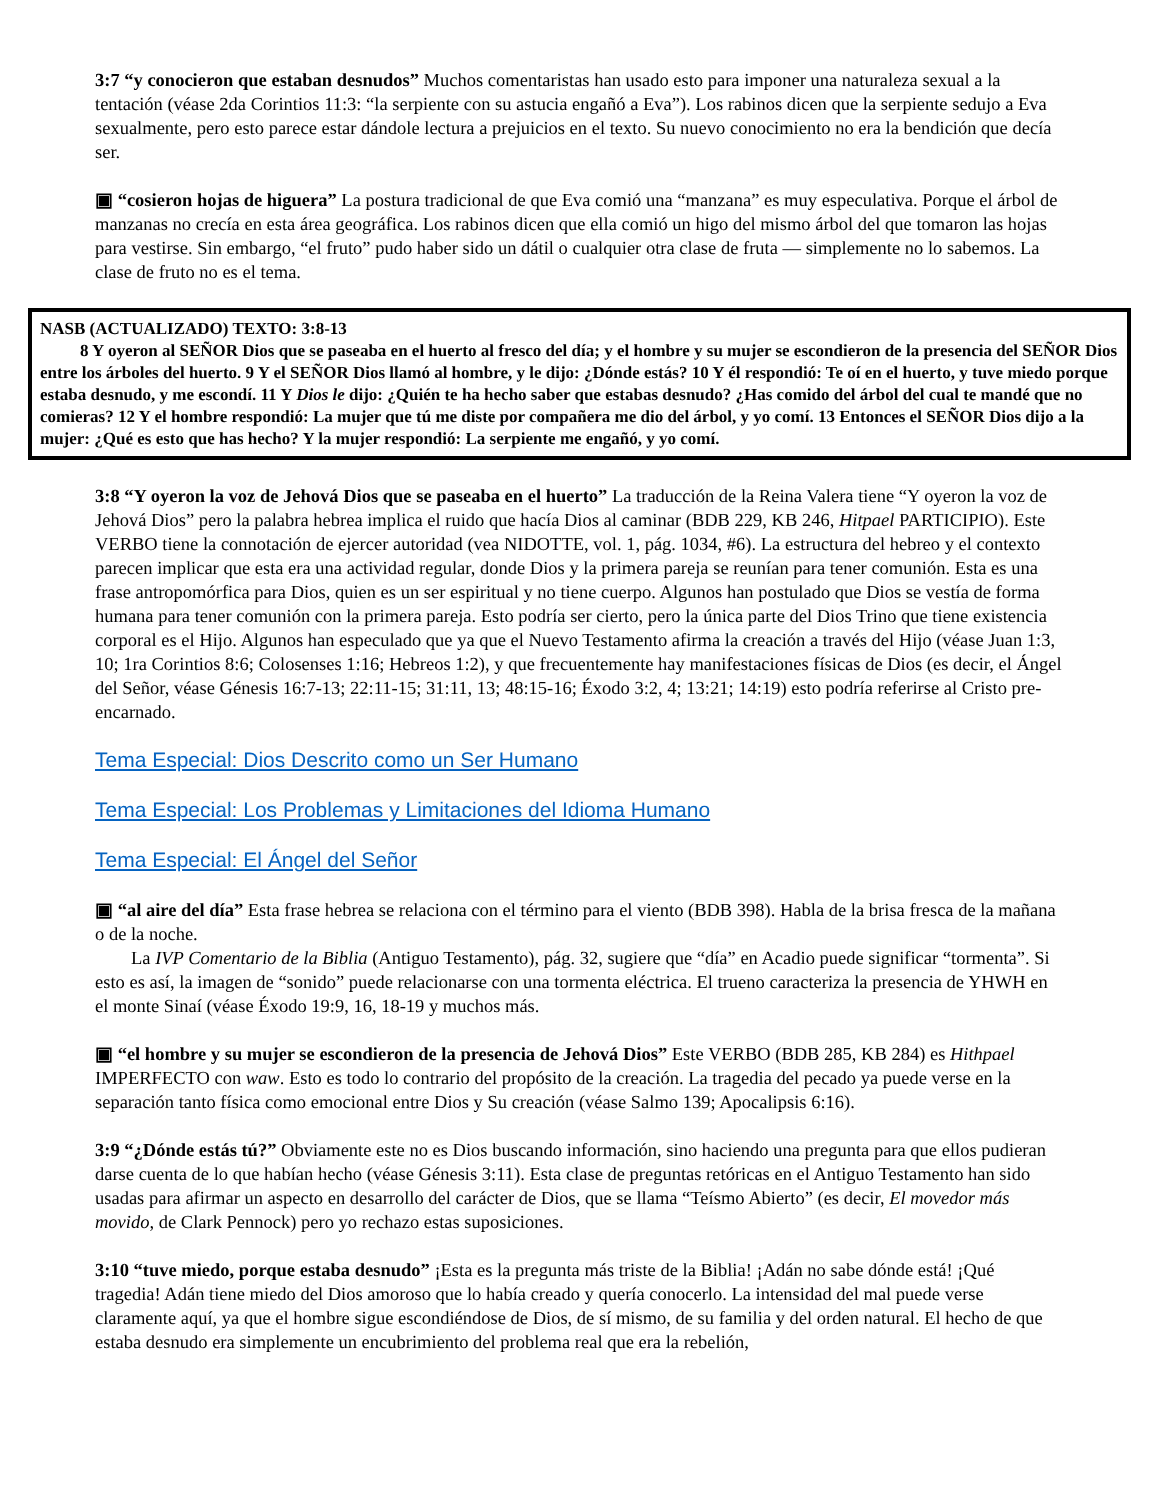3:7 “y conocieron que estaban desnudos” Muchos comentaristas han usado esto para imponer una naturaleza sexual a la tentación (véase 2da Corintios 11:3: “la serpiente con su astucia engañó a Eva”). Los rabinos dicen que la serpiente sedujo a Eva sexualmente, pero esto parece estar dándole lectura a prejuicios en el texto. Su nuevo conocimiento no era la bendición que decía ser.
▣ “cosieron hojas de higuera” La postura tradicional de que Eva comió una “manzana” es muy especulativa. Porque el árbol de manzanas no crecía en esta área geográfica. Los rabinos dicen que ella comió un higo del mismo árbol del que tomaron las hojas para vestirse. Sin embargo, “el fruto” pudo haber sido un dátil o cualquier otra clase de fruta — simplemente no lo sabemos. La clase de fruto no es el tema.
NASB (ACTUALIZADO) TEXTO: 3:8-13
8 Y oyeron al SEÑOR Dios que se paseaba en el huerto al fresco del día; y el hombre y su mujer se escondieron de la presencia del SEÑOR Dios entre los árboles del huerto. 9 Y el SEÑOR Dios llamó al hombre, y le dijo: ¿Dónde estás? 10 Y él respondió: Te oí en el huerto, y tuve miedo porque estaba desnudo, y me escondí. 11 Y Dios le dijo: ¿Quién te ha hecho saber que estabas desnudo? ¿Has comido del árbol del cual te mandé que no comieras? 12 Y el hombre respondió: La mujer que tú me diste por compañera me dio del árbol, y yo comí. 13 Entonces el SEÑOR Dios dijo a la mujer: ¿Qué es esto que has hecho? Y la mujer respondió: La serpiente me engañó, y yo comí.
3:8 “Y oyeron la voz de Jehová Dios que se paseaba en el huerto” La traducción de la Reina Valera tiene “Y oyeron la voz de Jehová Dios” pero la palabra hebrea implica el ruido que hacía Dios al caminar (BDB 229, KB 246, Hitpael PARTICIPIO). Este VERBO tiene la connotación de ejercer autoridad (vea NIDOTTE, vol. 1, pág. 1034, #6). La estructura del hebreo y el contexto parecen implicar que esta era una actividad regular, donde Dios y la primera pareja se reunían para tener comunión. Esta es una frase antropomórfica para Dios, quien es un ser espiritual y no tiene cuerpo. Algunos han postulado que Dios se vestía de forma humana para tener comunión con la primera pareja. Esto podría ser cierto, pero la única parte del Dios Trino que tiene existencia corporal es el Hijo. Algunos han especulado que ya que el Nuevo Testamento afirma la creación a través del Hijo (véase Juan 1:3, 10; 1ra Corintios 8:6; Colosenses 1:16; Hebreos 1:2), y que frecuentemente hay manifestaciones físicas de Dios (es decir, el Ángel del Señor, véase Génesis 16:7-13; 22:11-15; 31:11, 13; 48:15-16; Éxodo 3:2, 4; 13:21; 14:19) esto podría referirse al Cristo pre-encarnado.
Tema Especial: Dios Descrito como un Ser Humano
Tema Especial: Los Problemas y Limitaciones del Idioma Humano
Tema Especial: El Ángel del Señor
▣ “al aire del día” Esta frase hebrea se relaciona con el término para el viento (BDB 398). Habla de la brisa fresca de la mañana o de la noche.
La IVP Comentario de la Biblia (Antiguo Testamento), pág. 32, sugiere que “día” en Acadio puede significar “tormenta”. Si esto es así, la imagen de “sonido” puede relacionarse con una tormenta eléctrica. El trueno caracteriza la presencia de YHWH en el monte Sinaí (véase Éxodo 19:9, 16, 18-19 y muchos más.
▣ “el hombre y su mujer se escondieron de la presencia de Jehová Dios” Este VERBO (BDB 285, KB 284) es Hithpael IMPERFECTO con waw. Esto es todo lo contrario del propósito de la creación. La tragedia del pecado ya puede verse en la separación tanto física como emocional entre Dios y Su creación (véase Salmo 139; Apocalipsis 6:16).
3:9 “¿Dónde estás tú?” Obviamente este no es Dios buscando información, sino haciendo una pregunta para que ellos pudieran darse cuenta de lo que habían hecho (véase Génesis 3:11). Esta clase de preguntas retóricas en el Antiguo Testamento han sido usadas para afirmar un aspecto en desarrollo del carácter de Dios, que se llama “Teísmo Abierto” (es decir, El movedor más movido, de Clark Pennock) pero yo rechazo estas suposiciones.
3:10 “tuve miedo, porque estaba desnudo” ¡Esta es la pregunta más triste de la Biblia! ¡Adán no sabe dónde está! ¡Qué tragedia! Adán tiene miedo del Dios amoroso que lo había creado y quería conocerlo. La intensidad del mal puede verse claramente aquí, ya que el hombre sigue escondiéndose de Dios, de sí mismo, de su familia y del orden natural. El hecho de que estaba desnudo era simplemente un encubrimiento del problema real que era la rebelión,